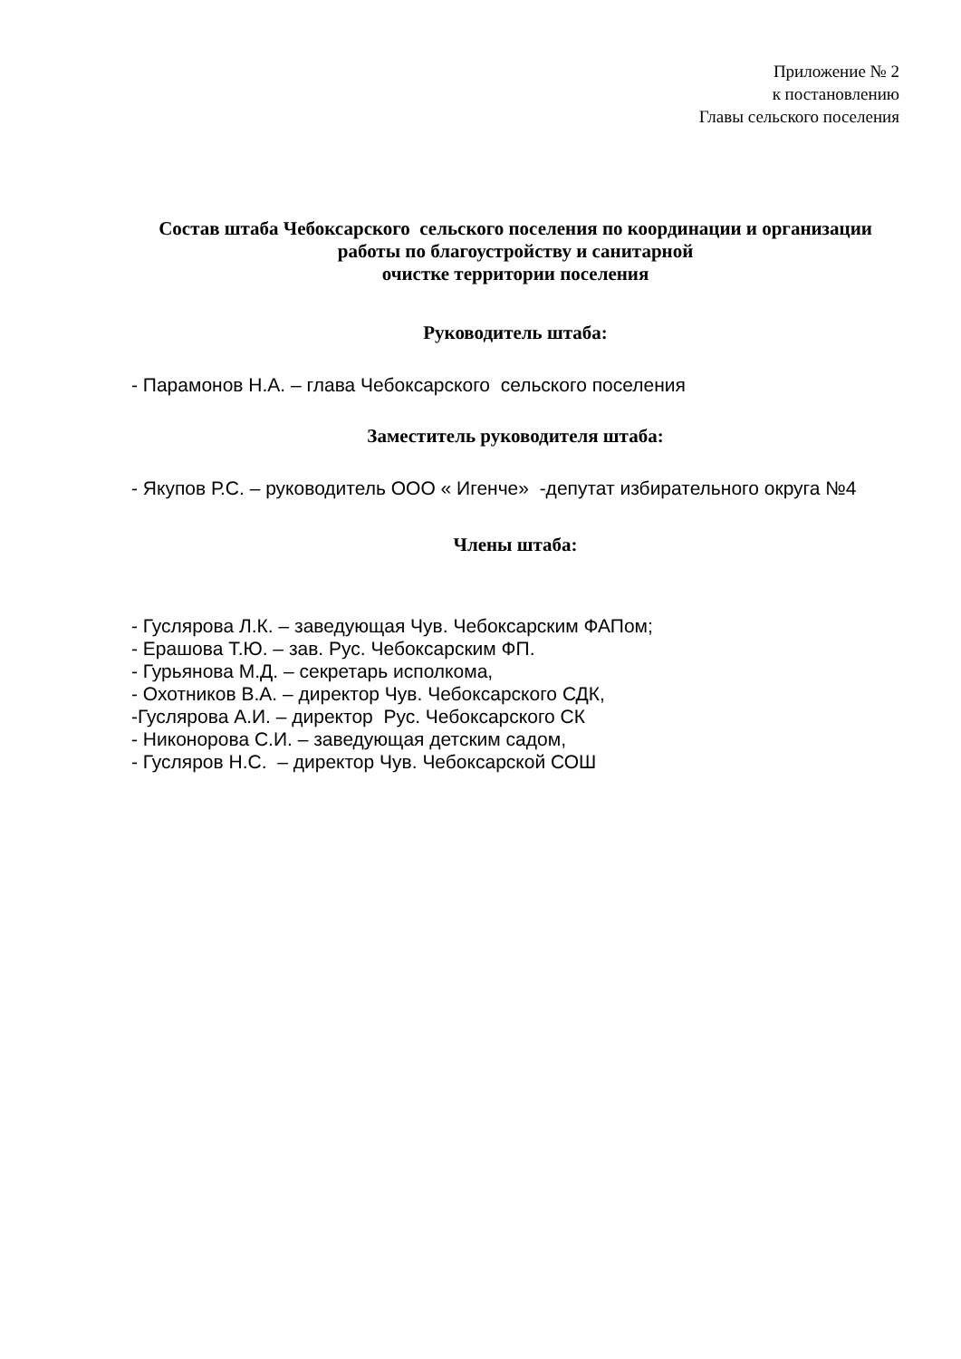Приложение № 2
к постановлению
Главы сельского поселения
Состав штаба Чебоксарского сельского поселения по координации и организации работы по благоустройству и санитарной
очистке территории поселения
Руководитель штаба:
- Парамонов Н.А. – глава Чебоксарского сельского поселения
Заместитель руководителя штаба:
- Якупов Р.С. – руководитель ООО « Игенче» -депутат избирательного округа №4
Члены штаба:
- Гуслярова Л.К. – заведующая Чув. Чебоксарским ФАПом;
- Ерашова Т.Ю. – зав. Рус. Чебоксарским ФП.
- Гурьянова М.Д. – секретарь исполкома,
- Охотников В.А. – директор Чув. Чебоксарского СДК,
-Гуслярова А.И. – директор Рус. Чебоксарского СК
- Никонорова С.И. – заведующая детским садом,
- Гусляров Н.С. – директор Чув. Чебоксарской СОШ